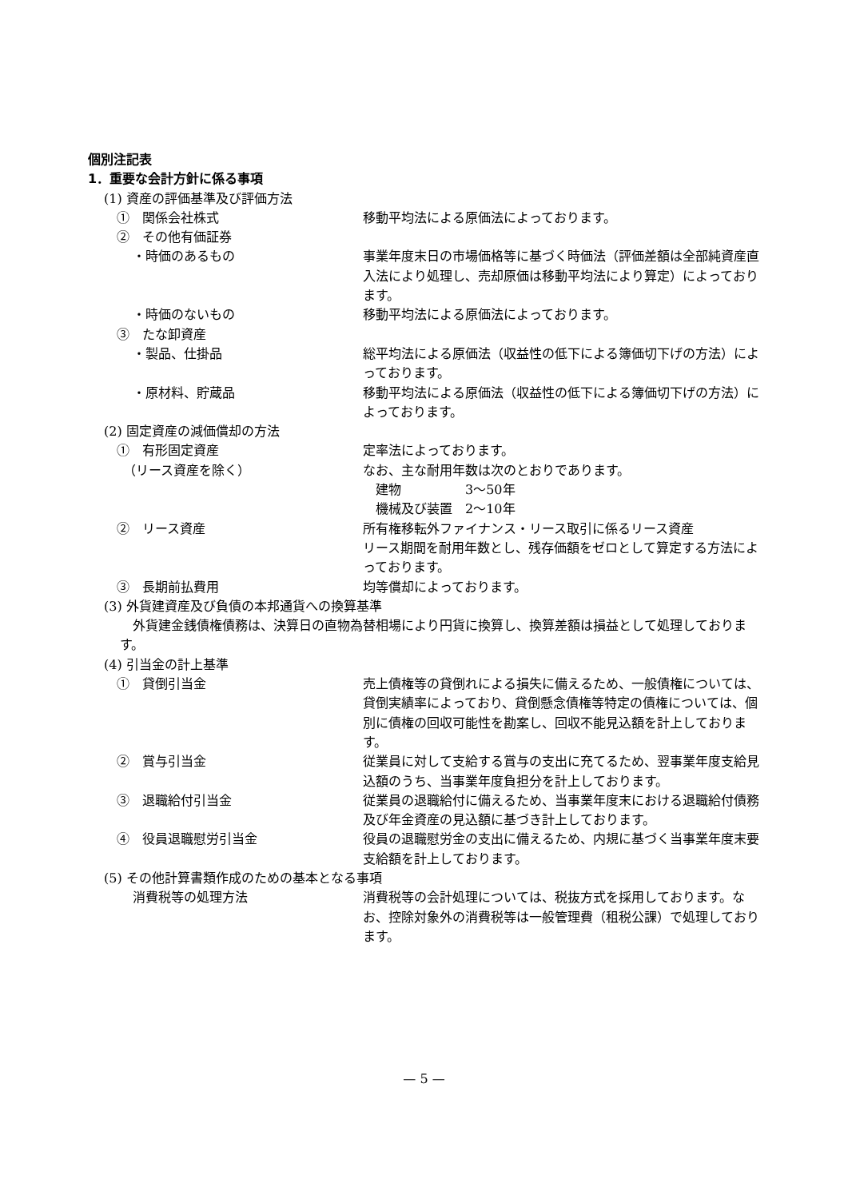個別注記表
1．重要な会計方針に係る事項
(1) 資産の評価基準及び評価方法
①　関係会社株式 移動平均法による原価法によっております。
②　その他有価証券
・時価のあるもの 事業年度末日の市場価格等に基づく時価法（評価差額は全部純資産直入法により処理し、売却原価は移動平均法により算定）によっております。
・時価のないもの 移動平均法による原価法によっております。
③　たな卸資産
・製品、仕掛品 総平均法による原価法（収益性の低下による簿価切下げの方法）によっております。
・原材料、貯蔵品 移動平均法による原価法（収益性の低下による簿価切下げの方法）によっております。
(2) 固定資産の減価償却の方法
①　有形固定資産
　（リース資産を除く）
定率法によっております。
なお、主な耐用年数は次のとおりであります。
　建物　　　　　3～50年
　機械及び装置　2～10年
②　リース資産 所有権移転外ファイナンス・リース取引に係るリース資産
リース期間を耐用年数とし、残存価額をゼロとして算定する方法によっております。
③　長期前払費用 均等償却によっております。
(3) 外貨建資産及び負債の本邦通貨への換算基準
外貨建金銭債権債務は、決算日の直物為替相場により円貨に換算し、換算差額は損益として処理しております。
(4) 引当金の計上基準
①　貸倒引当金 売上債権等の貸倒れによる損失に備えるため、一般債権については、貸倒実績率によっており、貸倒懸念債権等特定の債権については、個別に債権の回収可能性を勘案し、回収不能見込額を計上しております。
②　賞与引当金 従業員に対して支給する賞与の支出に充てるため、翌事業年度支給見込額のうち、当事業年度負担分を計上しております。
③　退職給付引当金 従業員の退職給付に備えるため、当事業年度末における退職給付債務及び年金資産の見込額に基づき計上しております。
④　役員退職慰労引当金 役員の退職慰労金の支出に備えるため、内規に基づく当事業年度末要支給額を計上しております。
(5) その他計算書類作成のための基本となる事項
消費税等の処理方法 消費税等の会計処理については、税抜方式を採用しております。なお、控除対象外の消費税等は一般管理費（租税公課）で処理しております。
— 5 —